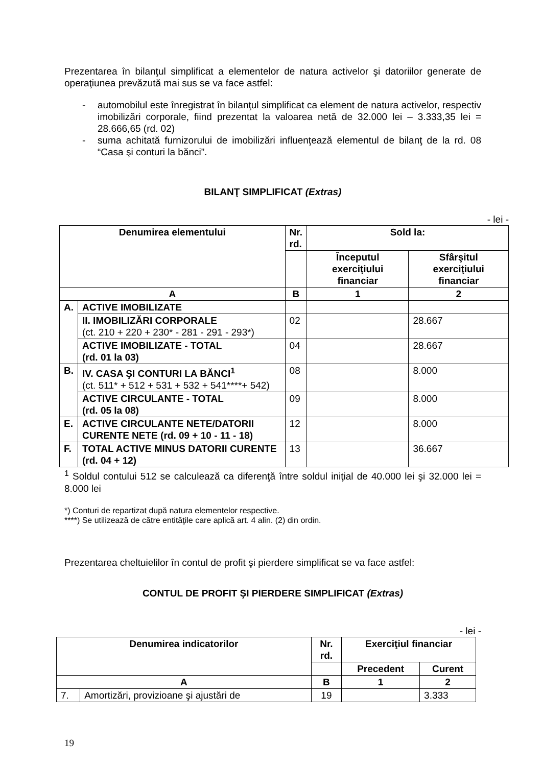Prezentarea în bilanţul simplificat a elementelor de natura activelor şi datoriilor generate de operaţiunea prevăzută mai sus se va face astfel:
- automobilul este înregistrat în bilanţul simplificat ca element de natura activelor, respectiv imobilizări corporale, fiind prezentat la valoarea netă de 32.000 lei – 3.333,35 lei = 28.666,65 (rd. 02)
- suma achitată furnizorului de imobilizări influenţează elementul de bilanţ de la rd. 08 “Casa şi conturi la bănci”.
BILANŢ SIMPLIFICAT (Extras)
- lei -
| Denumirea elementului | | Nr. rd. | Sold la: | |
| --- | --- | --- | --- | --- |
| | | | Începutul exerciţiului financiar | Sfârşitul exerciţiului financiar |
| A | | B | 1 | 2 |
| A. | ACTIVE IMOBILIZATE | | | |
| | II. IMOBILIZĂRI CORPORALE (ct. 210 + 220 + 230* - 281 - 291 - 293*) | 02 | | 28.667 |
| | ACTIVE IMOBILIZATE - TOTAL (rd. 01 la 03) | 04 | | 28.667 |
| B. | IV. CASA ŞI CONTURI LA BĂNCI<sup>1</sup> (ct. 511* + 512 + 531 + 532 + 541****+ 542) | 08 | | 8.000 |
| | ACTIVE CIRCULANTE - TOTAL (rd. 05 la 08) | 09 | | 8.000 |
| E. | ACTIVE CIRCULANTE NETE/DATORII CURENTE NETE (rd. 09 + 10 - 11 - 18) | 12 | | 8.000 |
| F. | TOTAL ACTIVE MINUS DATORII CURENTE (rd. 04 + 12) | 13 | | 36.667 |
<sup>1</sup> Soldul contului 512 se calculează ca diferenţă între soldul iniţial de 40.000 lei şi 32.000 lei = 8.000 lei
*) Conturi de repartizat după natura elementelor respective.
****) Se utilizează de către entităţile care aplică art. 4 alin. (2) din ordin.
Prezentarea cheltuielilor în contul de profit şi pierdere simplificat se va face astfel:
CONTUL DE PROFIT ŞI PIERDERE SIMPLIFICAT (Extras)
- lei -
| Denumirea indicatorilor | | Nr. rd. | Exerciţiul financiar | |
| --- | --- | --- | --- | --- |
| | | | Precedent | Curent |
| A | | B | 1 | 2 |
| 7. | Amortizări, provizioane şi ajustări de | 19 | | 3.333 |
19